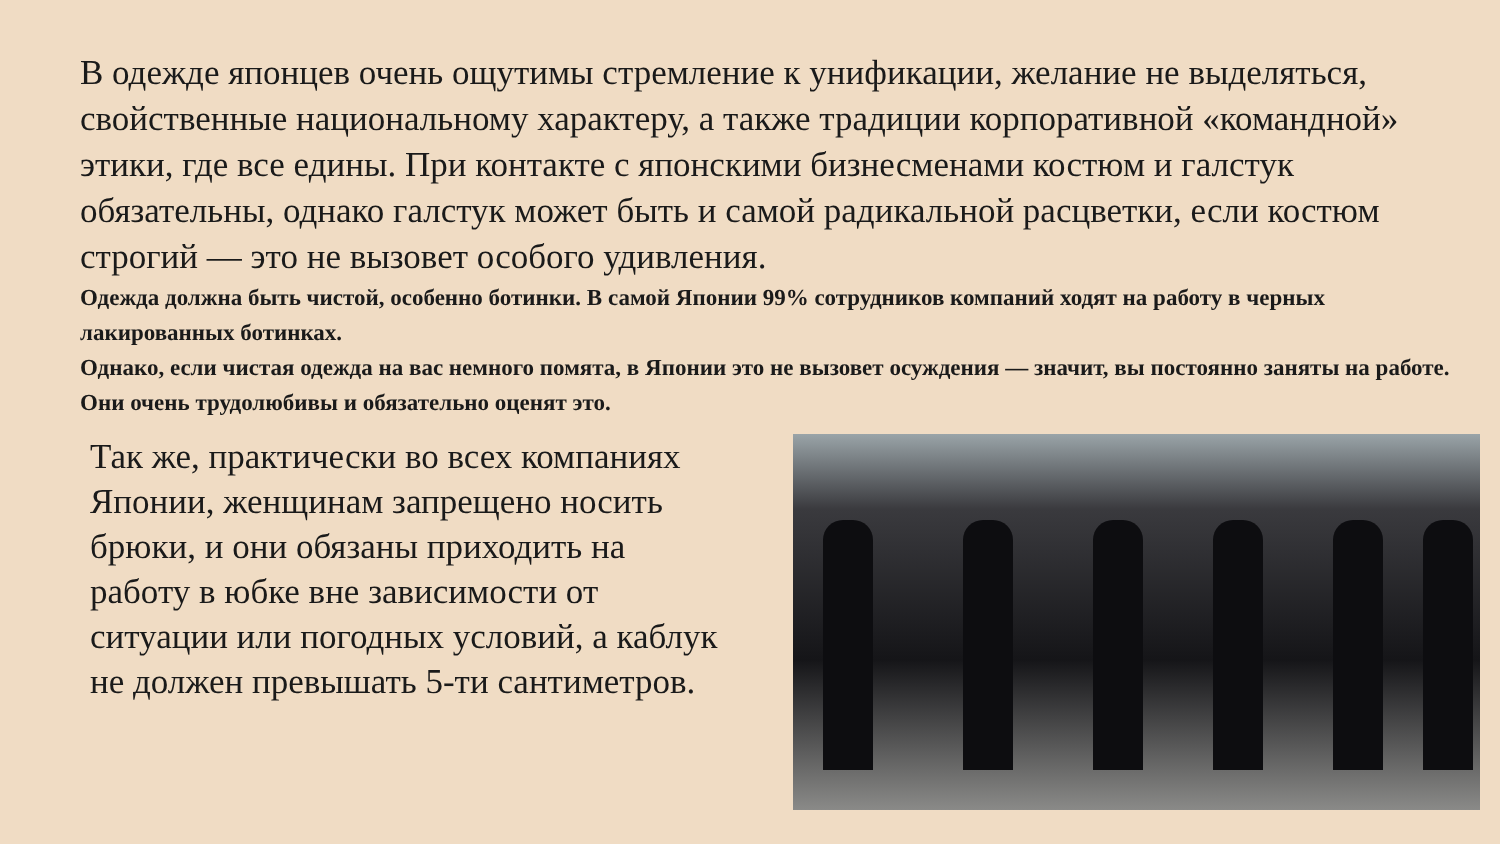В одежде японцев очень ощутимы стремление к унификации, желание не выделяться, свойственные национальному характеру, а также традиции корпоративной «командной» этики, где все едины. При контакте с японскими бизнесменами костюм и галстук обязательны, однако галстук может быть и самой радикальной расцветки, если костюм строгий — это не вызовет особого удивления.
Одежда должна быть чистой, особенно ботинки. В самой Японии 99% сотрудников компаний ходят на работу в черных лакированных ботинках.
Однако, если чистая одежда на вас немного помята, в Японии это не вызовет осуждения — значит, вы постоянно заняты на работе. Они очень трудолюбивы и обязательно оценят это.
Так же, практически во всех компаниях Японии, женщинам запрещено носить брюки, и они обязаны приходить на работу в юбке вне зависимости от ситуации или погодных условий, а каблук не должен превышать 5-ти сантиметров.